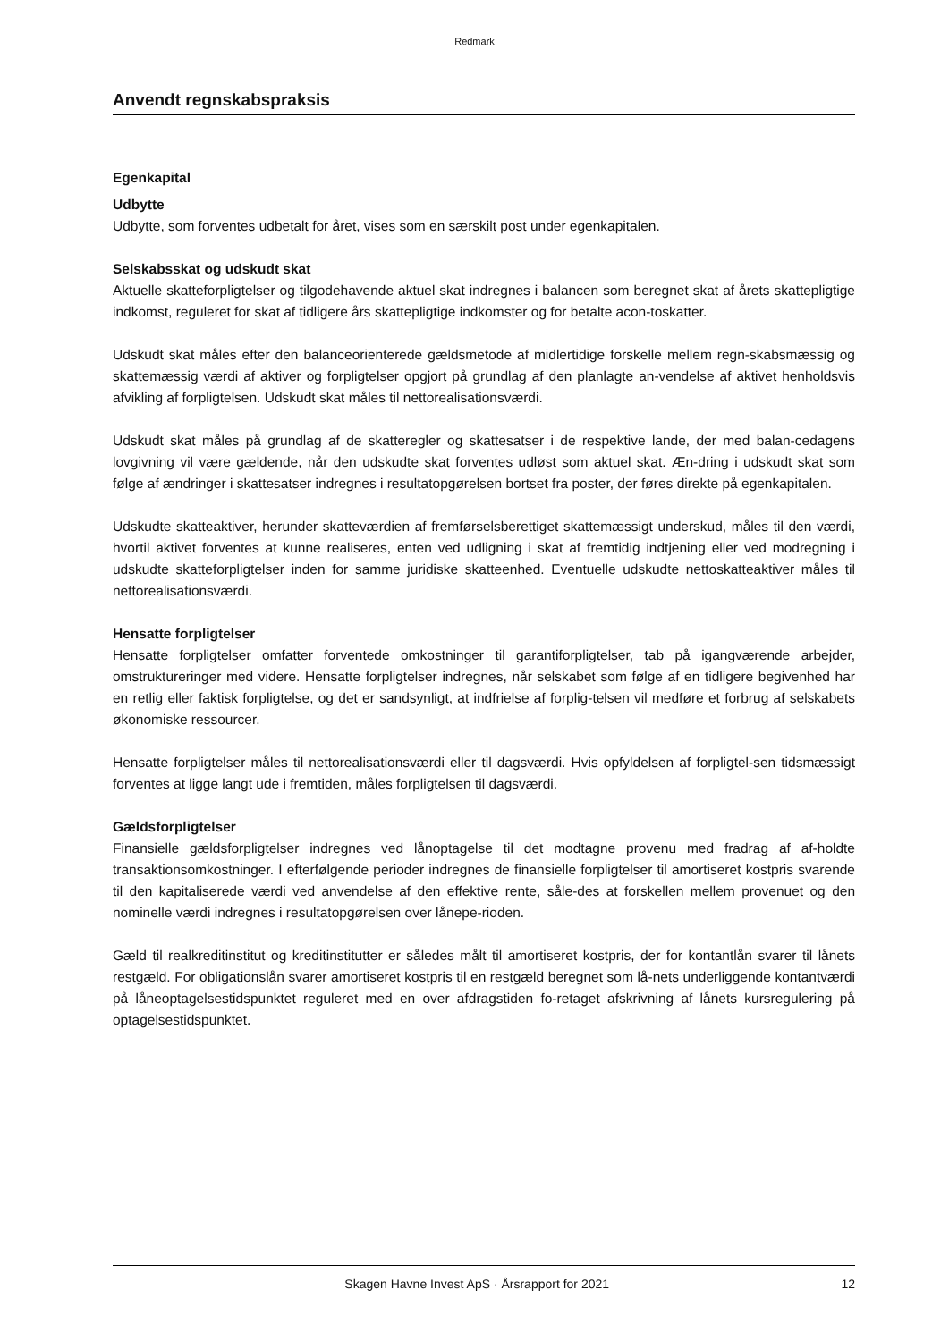Redmark
Anvendt regnskabspraksis
Egenkapital
Udbytte
Udbytte, som forventes udbetalt for året, vises som en særskilt post under egenkapitalen.
Selskabsskat og udskudt skat
Aktuelle skatteforpligtelser og tilgodehavende aktuel skat indregnes i balancen som beregnet skat af årets skattepligtige indkomst, reguleret for skat af tidligere års skattepligtige indkomster og for betalte acon-toskatter.
Udskudt skat måles efter den balanceorienterede gældsmetode af midlertidige forskelle mellem regn-skabsmæssig og skattemæssig værdi af aktiver og forpligtelser opgjort på grundlag af den planlagte an-vendelse af aktivet henholdsvis afvikling af forpligtelsen. Udskudt skat måles til nettorealisationsværdi.
Udskudt skat måles på grundlag af de skatteregler og skattesatser i de respektive lande, der med balan-cedagens lovgivning vil være gældende, når den udskudte skat forventes udløst som aktuel skat. Æn-dring i udskudt skat som følge af ændringer i skattesatser indregnes i resultatopgørelsen bortset fra poster, der føres direkte på egenkapitalen.
Udskudte skatteaktiver, herunder skatteværdien af fremførselsberettiget skattemæssigt underskud, måles til den værdi, hvortil aktivet forventes at kunne realiseres, enten ved udligning i skat af fremtidig indtjening eller ved modregning i udskudte skatteforpligtelser inden for samme juridiske skatteenhed. Eventuelle udskudte nettoskatteaktiver måles til nettorealisationsværdi.
Hensatte forpligtelser
Hensatte forpligtelser omfatter forventede omkostninger til garantiforpligtelser, tab på igangværende arbejder, omstruktureringer med videre. Hensatte forpligtelser indregnes, når selskabet som følge af en tidligere begivenhed har en retlig eller faktisk forpligtelse, og det er sandsynligt, at indfrielse af forplig-telsen vil medføre et forbrug af selskabets økonomiske ressourcer.
Hensatte forpligtelser måles til nettorealisationsværdi eller til dagsværdi. Hvis opfyldelsen af forpligtel-sen tidsmæssigt forventes at ligge langt ude i fremtiden, måles forpligtelsen til dagsværdi.
Gældsforpligtelser
Finansielle gældsforpligtelser indregnes ved lånoptagelse til det modtagne provenu med fradrag af af-holdte transaktionsomkostninger. I efterfølgende perioder indregnes de finansielle forpligtelser til amortiseret kostpris svarende til den kapitaliserede værdi ved anvendelse af den effektive rente, såle-des at forskellen mellem provenuet og den nominelle værdi indregnes i resultatopgørelsen over lånepe-rioden.
Gæld til realkreditinstitut og kreditinstitutter er således målt til amortiseret kostpris, der for kontantlån svarer til lånets restgæld. For obligationslån svarer amortiseret kostpris til en restgæld beregnet som lå-nets underliggende kontantværdi på låneoptagelsestidspunktet reguleret med en over afdragstiden fo-retaget afskrivning af lånets kursregulering på optagelsestidspunktet.
Skagen Havne Invest ApS · Årsrapport for 2021 12